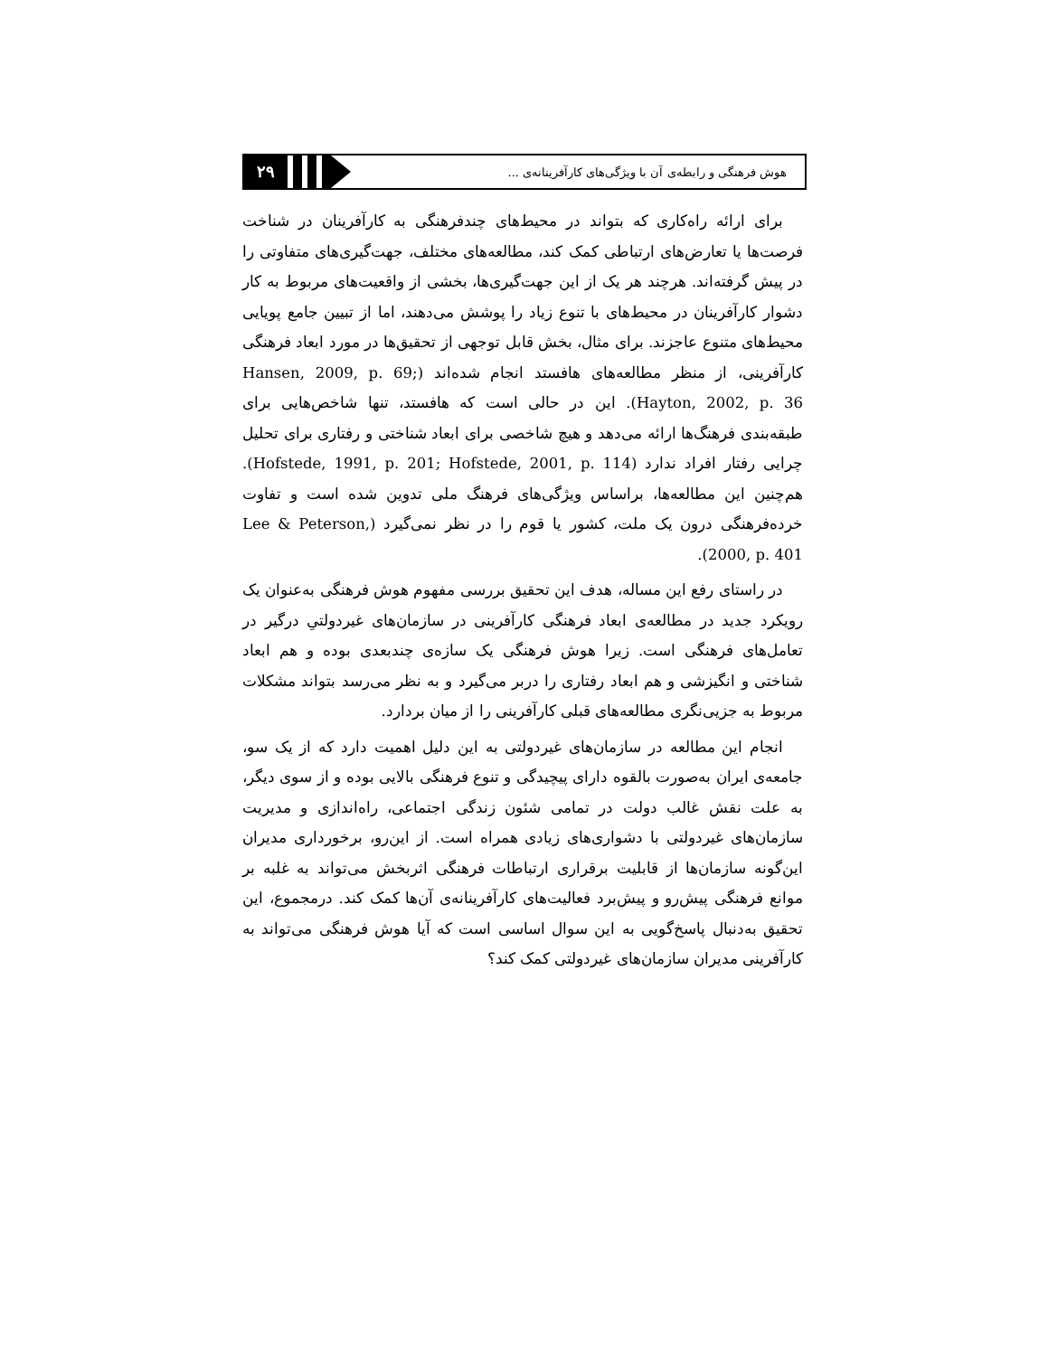۲۹
هوش فرهنگی و رابطه‌ی آن با ویژگی‌های کارآفرینانه‌ی ...
برای ارائه راه‌کاری که بتواند در محیط‌های چندفرهنگی به کارآفرینان در شناخت فرصت‌ها یا تعارض‌های ارتباطی کمک کند، مطالعه‌های مختلف، جهت‌گیری‌های متفاوتی را در پیش گرفته‌اند. هرچند هر یک از این جهت‌گیری‌ها، بخشی از واقعیت‌های مربوط به کار دشوار کارآفرینان در محیط‌های با تنوع زیاد را پوشش می‌دهند، اما از تبیین جامع پویایی محیط‌های متنوع عاجزند. برای مثال، بخش قابل توجهی از تحقیق‌ها در مورد ابعاد فرهنگی کارآفرینی، از منظر مطالعه‌های هافستد انجام شده‌اند (Hansen, 2009, p. 69; Hayton, 2002, p. 36). این در حالی است که هافستد، تنها شاخص‌هایی برای طبقه‌بندی فرهنگ‌ها ارائه می‌دهد و هیچ شاخصی برای ابعاد شناختی و رفتاری برای تحلیل چرایی رفتار افراد ندارد (Hofstede, 1991, p. 201; Hofstede, 2001, p. 114). هم‌چنین این مطالعه‌ها، براساس ویژگی‌های فرهنگ ملی تدوین شده است و تفاوت خرده‌فرهنگی درون یک ملت، کشور یا قوم را در نظر نمی‌گیرد (Lee & Peterson, 2000, p. 401).
در راستای رفع این مساله، هدف این تحقیق بررسی مفهوم هوش فرهنگی به‌عنوان یک رویکرد جدید در مطالعه‌ی ابعاد فرهنگی کارآفرینی در سازمان‌های غیردولتیِ درگیر در تعامل‌های فرهنگی است. زیرا هوش فرهنگی یک سازه‌ی چندبعدی بوده و هم ابعاد شناختی و انگیزشی و هم ابعاد رفتاری را دربر می‌گیرد و به نظر می‌رسد بتواند مشکلات مربوط به جزیی‌نگری مطالعه‌های قبلی کارآفرینی را از میان بردارد.
انجام این مطالعه در سازمان‌های غیردولتی به این دلیل اهمیت دارد که از یک سو، جامعه‌ی ایران به‌صورت بالقوه دارای پیچیدگی و تنوع فرهنگی بالایی بوده و از سوی دیگر، به علت نقش غالب دولت در تمامی شئون زندگی اجتماعی، راه‌اندازی و مدیریت سازمان‌های غیردولتی با دشواری‌های زیادی همراه است. از این‌رو، برخورداری مدیران این‌گونه سازمان‌ها از قابلیت برقراری ارتباطات فرهنگی اثربخش می‌تواند به غلبه بر موانع فرهنگی پیش‌رو و پیش‌برد فعالیت‌های کارآفرینانه‌ی آن‌ها کمک کند. درمجموع، این تحقیق به‌دنبال پاسخ‌گویی به این سوال اساسی است که آیا هوش فرهنگی می‌تواند به کارآفرینی مدیران سازمان‌های غیردولتی کمک کند؟